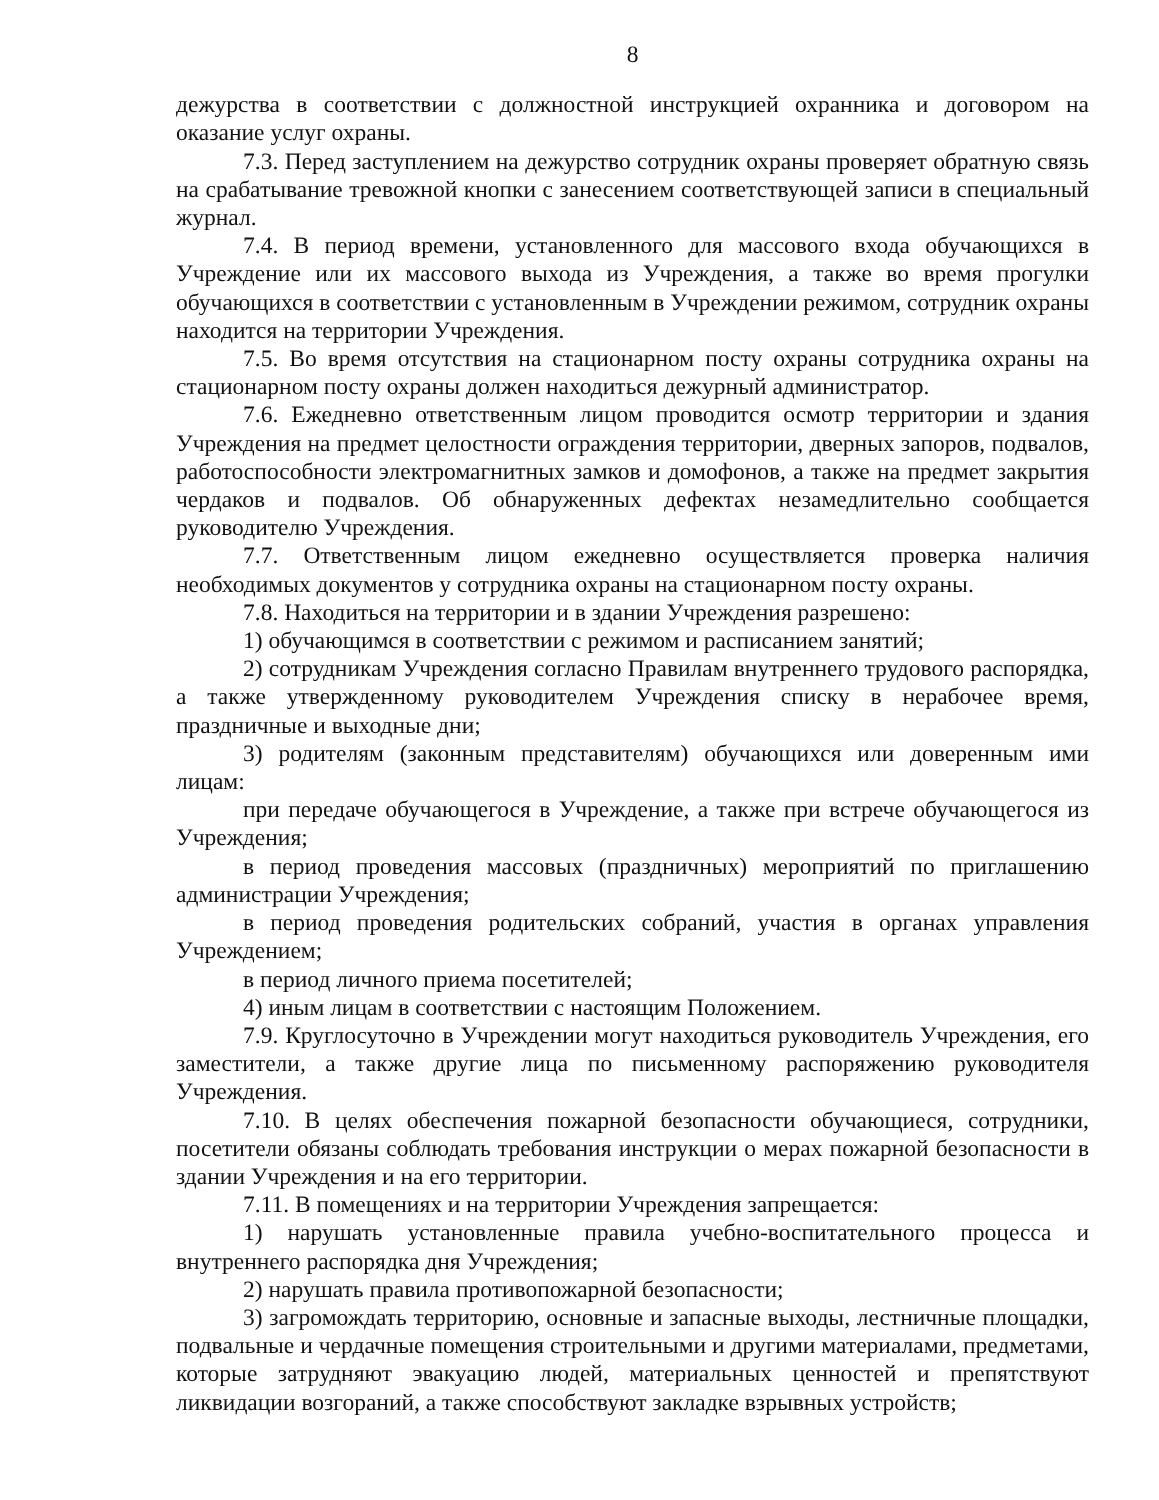8
дежурства в соответствии с должностной инструкцией охранника и договором на оказание услуг охраны.
7.3. Перед заступлением на дежурство сотрудник охраны проверяет обратную связь на срабатывание тревожной кнопки с занесением соответствующей записи в специальный журнал.
7.4. В период времени, установленного для массового входа обучающихся в Учреждение или их массового выхода из Учреждения, а также во время прогулки обучающихся в соответствии с установленным в Учреждении режимом, сотрудник охраны находится на территории Учреждения.
7.5. Во время отсутствия на стационарном посту охраны сотрудника охраны на стационарном посту охраны должен находиться дежурный администратор.
7.6. Ежедневно ответственным лицом проводится осмотр территории и здания Учреждения на предмет целостности ограждения территории, дверных запоров, подвалов, работоспособности электромагнитных замков и домофонов, а также на предмет закрытия чердаков и подвалов. Об обнаруженных дефектах незамедлительно сообщается руководителю Учреждения.
7.7. Ответственным лицом ежедневно осуществляется проверка наличия необходимых документов у сотрудника охраны на стационарном посту охраны.
7.8. Находиться на территории и в здании Учреждения разрешено:
1) обучающимся в соответствии с режимом и расписанием занятий;
2) сотрудникам Учреждения согласно Правилам внутреннего трудового распорядка, а также утвержденному руководителем Учреждения списку в нерабочее время, праздничные и выходные дни;
3) родителям (законным представителям) обучающихся или доверенным ими лицам:
при передаче обучающегося в Учреждение, а также при встрече обучающегося из Учреждения;
в период проведения массовых (праздничных) мероприятий по приглашению администрации Учреждения;
в период проведения родительских собраний, участия в органах управления Учреждением;
в период личного приема посетителей;
4) иным лицам в соответствии с настоящим Положением.
7.9. Круглосуточно в Учреждении могут находиться руководитель Учреждения, его заместители, а также другие лица по письменному распоряжению руководителя Учреждения.
7.10. В целях обеспечения пожарной безопасности обучающиеся, сотрудники, посетители обязаны соблюдать требования инструкции о мерах пожарной безопасности в здании Учреждения и на его территории.
7.11. В помещениях и на территории Учреждения запрещается:
1) нарушать установленные правила учебно-воспитательного процесса и внутреннего распорядка дня Учреждения;
2) нарушать правила противопожарной безопасности;
3) загромождать территорию, основные и запасные выходы, лестничные площадки, подвальные и чердачные помещения строительными и другими материалами, предметами, которые затрудняют эвакуацию людей, материальных ценностей и препятствуют ликвидации возгораний, а также способствуют закладке взрывных устройств;